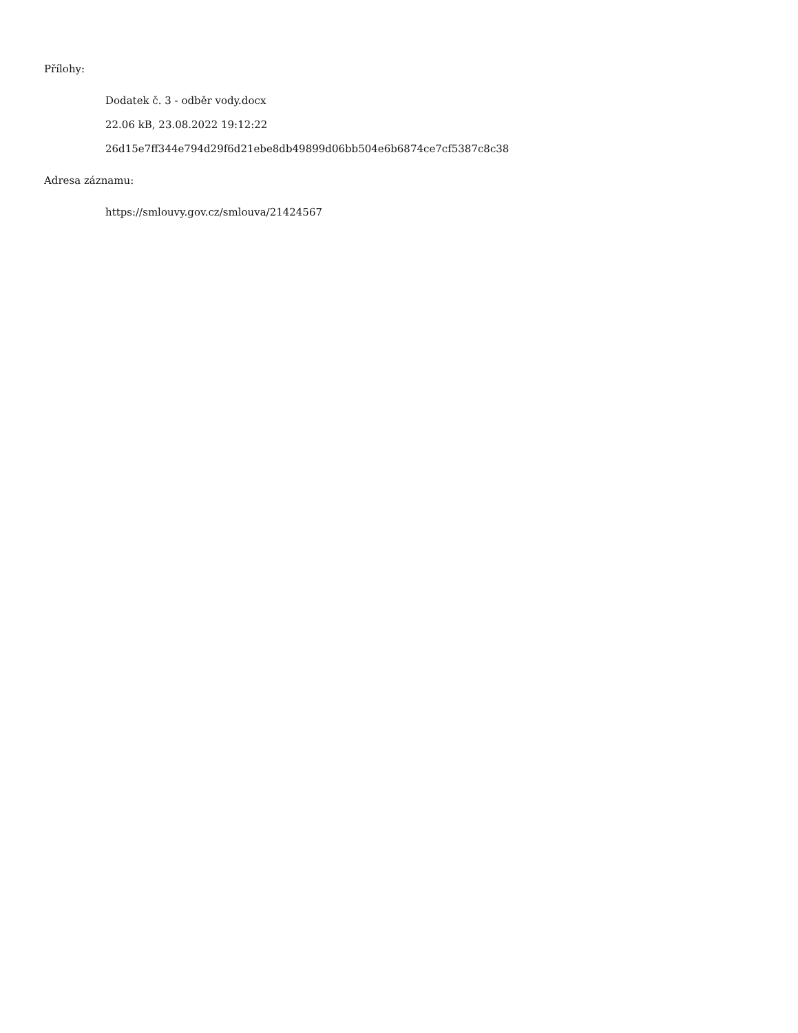Přílohy:
Dodatek č. 3 - odběr vody.docx
22.06 kB, 23.08.2022 19:12:22
26d15e7ff344e794d29f6d21ebe8db49899d06bb504e6b6874ce7cf5387c8c38
Adresa záznamu:
https://smlouvy.gov.cz/smlouva/21424567